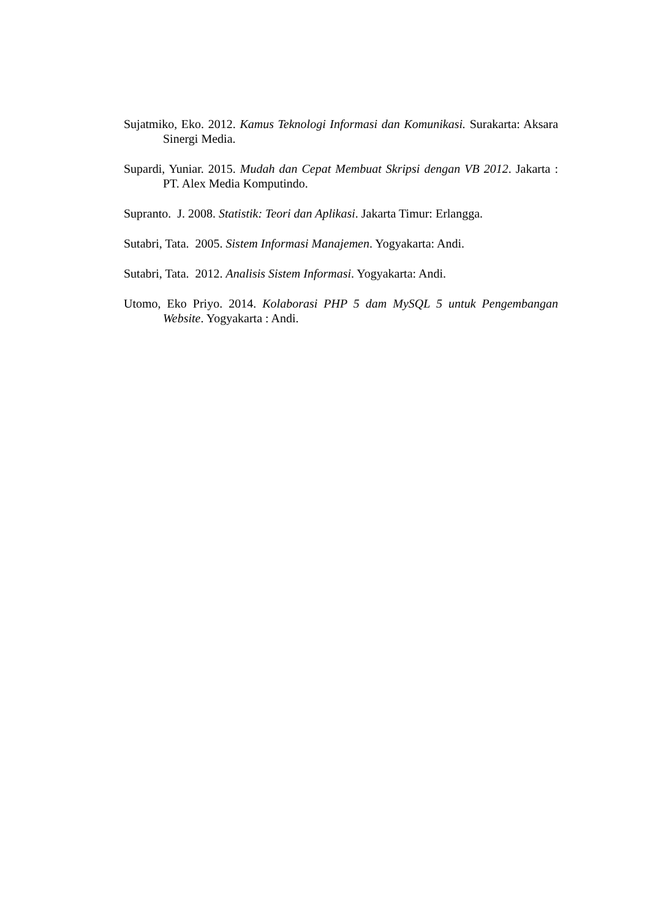Sujatmiko, Eko. 2012. Kamus Teknologi Informasi dan Komunikasi. Surakarta: Aksara Sinergi Media.
Supardi, Yuniar. 2015. Mudah dan Cepat Membuat Skripsi dengan VB 2012. Jakarta : PT. Alex Media Komputindo.
Supranto. J. 2008. Statistik: Teori dan Aplikasi. Jakarta Timur: Erlangga.
Sutabri, Tata. 2005. Sistem Informasi Manajemen. Yogyakarta: Andi.
Sutabri, Tata. 2012. Analisis Sistem Informasi. Yogyakarta: Andi.
Utomo, Eko Priyo. 2014. Kolaborasi PHP 5 dam MySQL 5 untuk Pengembangan Website. Yogyakarta : Andi.